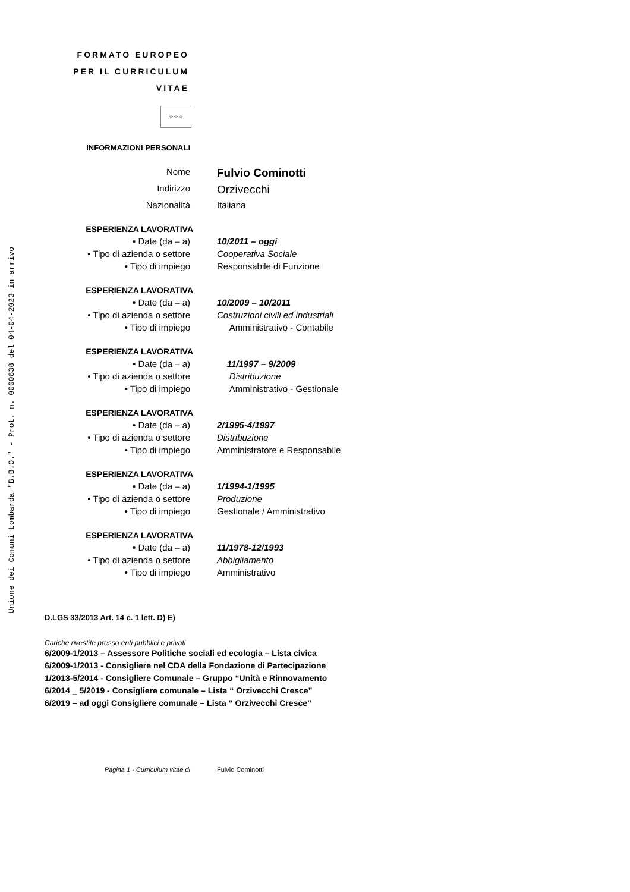Unione dei Comuni Lombarda "B.B.O." - Prot. n. 0000638 del 04-04-2023 in arrivo
FORMATO EUROPEO
PER IL CURRICULUM
VITAE
☆☆☆
INFORMAZIONI PERSONALI
Nome
Fulvio Cominotti
Indirizzo
Orzivecchi
Nazionalità Italiana
ESPERIENZA LAVORATIVA
• Date (da – a) 10/2011 – oggi
• Tipo di azienda o settore Cooperativa Sociale
• Tipo di impiego Responsabile di Funzione
ESPERIENZA LAVORATIVA
• Date (da – a) 10/2009 – 10/2011
• Tipo di azienda o settore Costruzioni civili ed industriali
• Tipo di impiego Amministrativo - Contabile
ESPERIENZA LAVORATIVA
• Date (da – a) 11/1997 – 9/2009
• Tipo di azienda o settore Distribuzione
• Tipo di impiego Amministrativo - Gestionale
ESPERIENZA LAVORATIVA
• Date (da – a) 2/1995-4/1997
• Tipo di azienda o settore Distribuzione
• Tipo di impiego Amministratore e Responsabile
ESPERIENZA LAVORATIVA
• Date (da – a) 1/1994-1/1995
• Tipo di azienda o settore Produzione
• Tipo di impiego Gestionale / Amministrativo
ESPERIENZA LAVORATIVA
• Date (da – a) 11/1978-12/1993
• Tipo di azienda o settore Abbigliamento
• Tipo di impiego Amministrativo
D.LGS 33/2013 Art. 14 c. 1 lett. D) E)
Cariche rivestite presso enti pubblici e privati
6/2009-1/2013 – Assessore Politiche sociali ed ecologia – Lista civica
6/2009-1/2013 - Consigliere nel CDA della Fondazione di Partecipazione
1/2013-5/2014 - Consigliere Comunale – Gruppo “Unità e Rinnovamento
6/2014 _ 5/2019 - Consigliere comunale – Lista “ Orzivecchi Cresce”
6/2019 – ad oggi Consigliere comunale – Lista “ Orzivecchi Cresce”
Pagina 1 - Curriculum vitae di Fulvio Cominotti